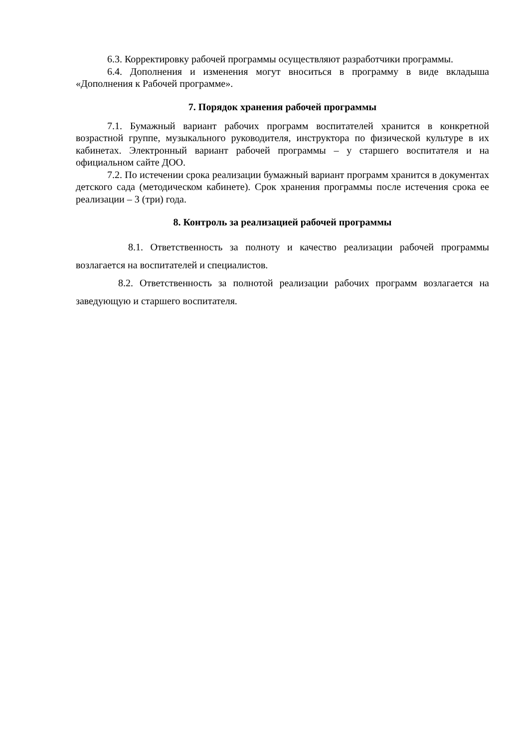6.3. Корректировку рабочей программы осуществляют разработчики программы.
6.4. Дополнения и изменения могут вноситься в программу в виде вкладыша «Дополнения к Рабочей программе».
7. Порядок хранения рабочей программы
7.1. Бумажный вариант рабочих программ воспитателей хранится в конкретной возрастной группе, музыкального руководителя, инструктора по физической культуре в их кабинетах. Электронный вариант рабочей программы – у старшего воспитателя и на официальном сайте ДОО.
7.2. По истечении срока реализации бумажный вариант программ хранится в документах детского сада (методическом кабинете). Срок хранения программы после истечения срока ее реализации – 3 (три) года.
8. Контроль за реализацией рабочей программы
8.1. Ответственность за полноту и качество реализации рабочей программы возлагается на воспитателей и специалистов.
8.2. Ответственность за полнотой реализации рабочих программ возлагается на заведующую и старшего воспитателя.